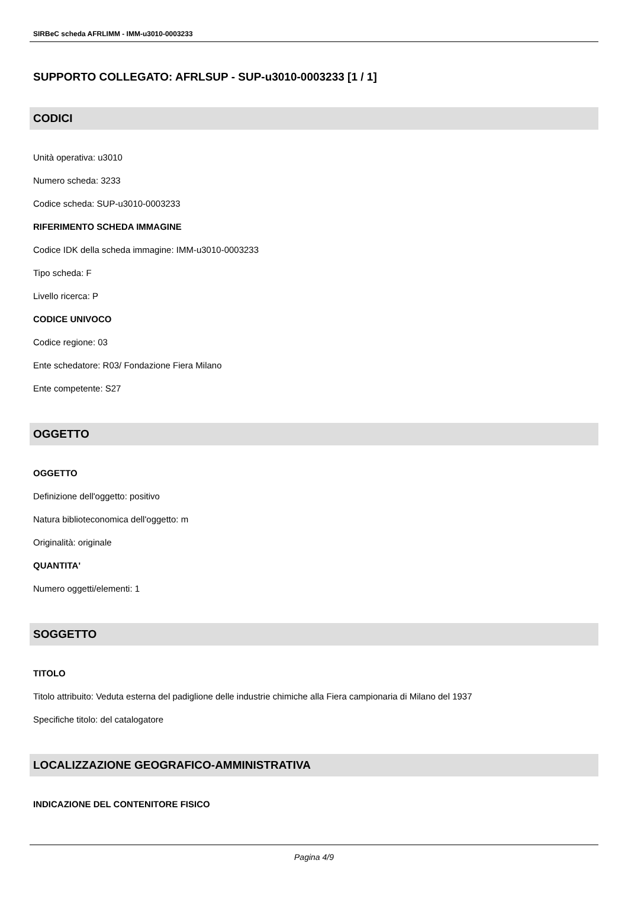SIRBeC scheda AFRLIMM - IMM-u3010-0003233
SUPPORTO COLLEGATO: AFRLSUP - SUP-u3010-0003233 [1 / 1]
CODICI
Unità operativa: u3010
Numero scheda: 3233
Codice scheda: SUP-u3010-0003233
RIFERIMENTO SCHEDA IMMAGINE
Codice IDK della scheda immagine: IMM-u3010-0003233
Tipo scheda: F
Livello ricerca: P
CODICE UNIVOCO
Codice regione: 03
Ente schedatore: R03/ Fondazione Fiera Milano
Ente competente: S27
OGGETTO
OGGETTO
Definizione dell'oggetto: positivo
Natura biblioteconomica dell'oggetto: m
Originalità: originale
QUANTITA'
Numero oggetti/elementi: 1
SOGGETTO
TITOLO
Titolo attribuito: Veduta esterna del padiglione delle industrie chimiche alla Fiera campionaria di Milano del 1937
Specifiche titolo: del catalogatore
LOCALIZZAZIONE GEOGRAFICO-AMMINISTRATIVA
INDICAZIONE DEL CONTENITORE FISICO
Pagina 4/9